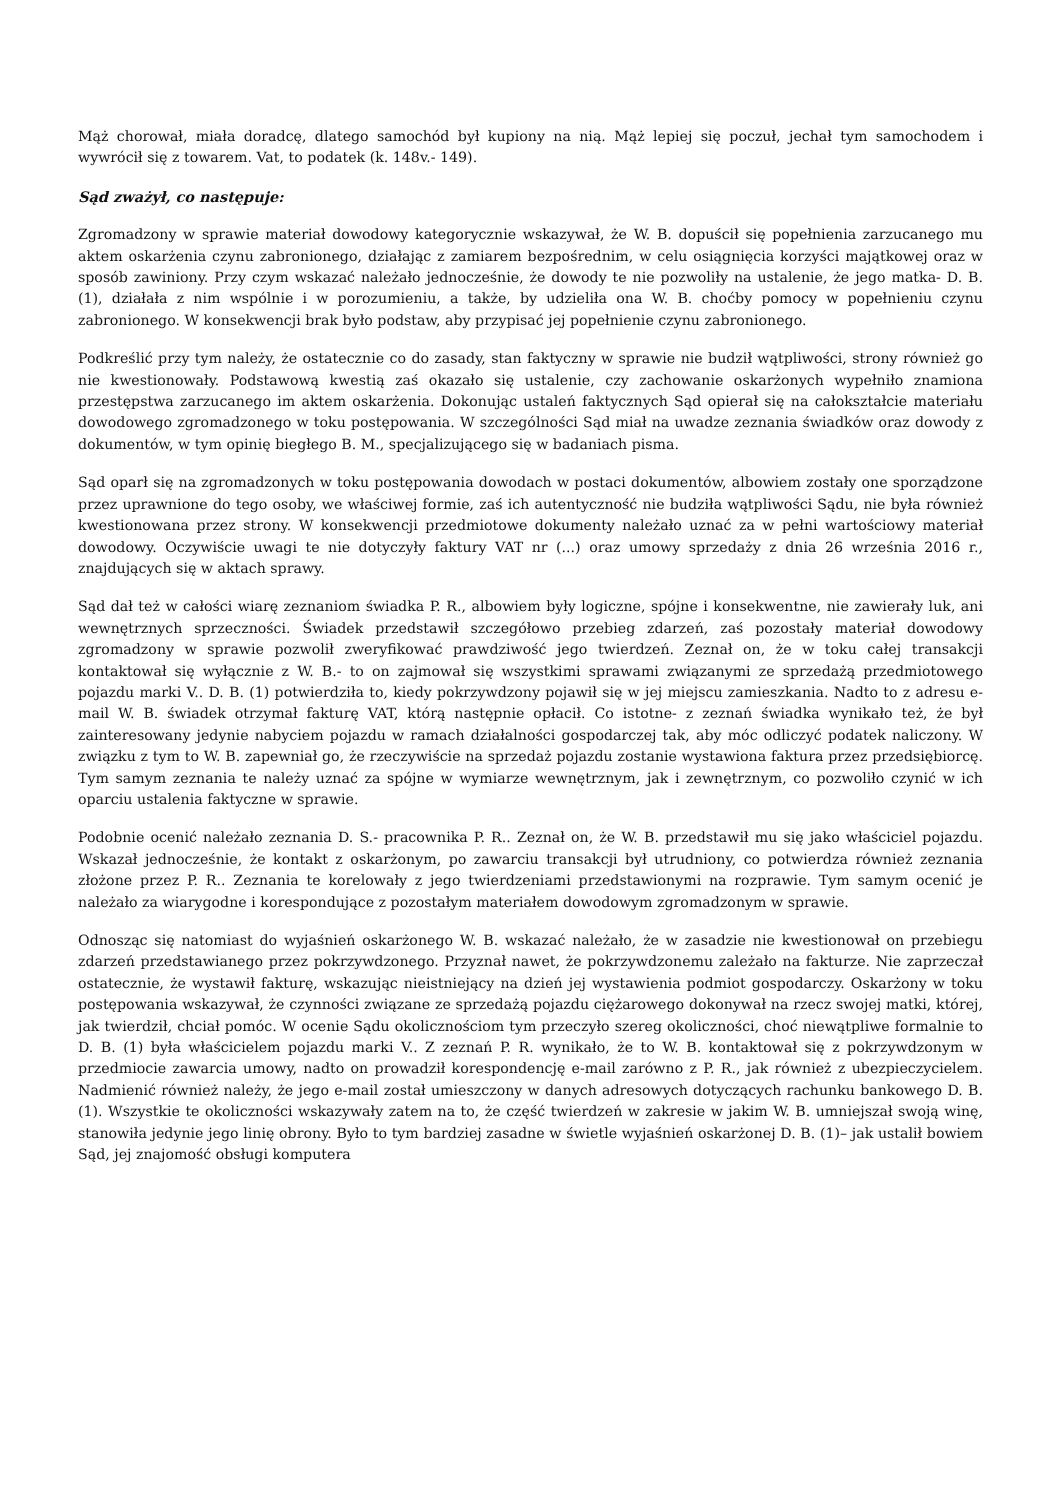Mąż chorował, miała doradcę, dlatego samochód był kupiony na nią. Mąż lepiej się poczuł, jechał tym samochodem i wywrócił się z towarem. Vat, to podatek (k. 148v.- 149).
Sąd zważył, co następuje:
Zgromadzony w sprawie materiał dowodowy kategorycznie wskazywał, że W. B. dopuścił się popełnienia zarzucanego mu aktem oskarżenia czynu zabronionego, działając z zamiarem bezpośrednim, w celu osiągnięcia korzyści majątkowej oraz w sposób zawiniony. Przy czym wskazać należało jednocześnie, że dowody te nie pozwoliły na ustalenie, że jego matka- D. B. (1), działała z nim wspólnie i w porozumieniu, a także, by udzieliła ona W. B. choćby pomocy w popełnieniu czynu zabronionego. W konsekwencji brak było podstaw, aby przypisać jej popełnienie czynu zabronionego.
Podkreślić przy tym należy, że ostatecznie co do zasady, stan faktyczny w sprawie nie budził wątpliwości, strony również go nie kwestionowały. Podstawową kwestią zaś okazało się ustalenie, czy zachowanie oskarżonych wypełniło znamiona przestępstwa zarzucanego im aktem oskarżenia. Dokonując ustaleń faktycznych Sąd opierał się na całokształcie materiału dowodowego zgromadzonego w toku postępowania. W szczególności Sąd miał na uwadze zeznania świadków oraz dowody z dokumentów, w tym opinię biegłego B. M., specjalizującego się w badaniach pisma.
Sąd oparł się na zgromadzonych w toku postępowania dowodach w postaci dokumentów, albowiem zostały one sporządzone przez uprawnione do tego osoby, we właściwej formie, zaś ich autentyczność nie budziła wątpliwości Sądu, nie była również kwestionowana przez strony. W konsekwencji przedmiotowe dokumenty należało uznać za w pełni wartościowy materiał dowodowy. Oczywiście uwagi te nie dotyczyły faktury VAT nr (...) oraz umowy sprzedaży z dnia 26 września 2016 r., znajdujących się w aktach sprawy.
Sąd dał też w całości wiarę zeznaniom świadka P. R., albowiem były logiczne, spójne i konsekwentne, nie zawierały luk, ani wewnętrznych sprzeczności. Świadek przedstawił szczegółowo przebieg zdarzeń, zaś pozostały materiał dowodowy zgromadzony w sprawie pozwolił zweryfikować prawdziwość jego twierdzeń. Zeznał on, że w toku całej transakcji kontaktował się wyłącznie z W. B.- to on zajmował się wszystkimi sprawami związanymi ze sprzedażą przedmiotowego pojazdu marki V.. D. B. (1) potwierdziła to, kiedy pokrzywdzony pojawił się w jej miejscu zamieszkania. Nadto to z adresu e-mail W. B. świadek otrzymał fakturę VAT, którą następnie opłacił. Co istotne- z zeznań świadka wynikało też, że był zainteresowany jedynie nabyciem pojazdu w ramach działalności gospodarczej tak, aby móc odliczyć podatek naliczony. W związku z tym to W. B. zapewniał go, że rzeczywiście na sprzedaż pojazdu zostanie wystawiona faktura przez przedsiębiorcę. Tym samym zeznania te należy uznać za spójne w wymiarze wewnętrznym, jak i zewnętrznym, co pozwoliło czynić w ich oparciu ustalenia faktyczne w sprawie.
Podobnie ocenić należało zeznania D. S.- pracownika P. R.. Zeznał on, że W. B. przedstawił mu się jako właściciel pojazdu. Wskazał jednocześnie, że kontakt z oskarżonym, po zawarciu transakcji był utrudniony, co potwierdza również zeznania złożone przez P. R.. Zeznania te korelowały z jego twierdzeniami przedstawionymi na rozprawie. Tym samym ocenić je należało za wiarygodne i korespondujące z pozostałym materiałem dowodowym zgromadzonym w sprawie.
Odnosząc się natomiast do wyjaśnień oskarżonego W. B. wskazać należało, że w zasadzie nie kwestionował on przebiegu zdarzeń przedstawianego przez pokrzywdzonego. Przyznał nawet, że pokrzywdzonemu zależało na fakturze. Nie zaprzeczał ostatecznie, że wystawił fakturę, wskazując nieistniejący na dzień jej wystawienia podmiot gospodarczy. Oskarżony w toku postępowania wskazywał, że czynności związane ze sprzedażą pojazdu ciężarowego dokonywał na rzecz swojej matki, której, jak twierdził, chciał pomóc. W ocenie Sądu okolicznościom tym przeczyło szereg okoliczności, choć niewątpliwe formalnie to D. B. (1) była właścicielem pojazdu marki V.. Z zeznań P. R. wynikało, że to W. B. kontaktował się z pokrzywdzonym w przedmiocie zawarcia umowy, nadto on prowadził korespondencję e-mail zarówno z P. R., jak również z ubezpieczycielem. Nadmienić również należy, że jego e-mail został umieszczony w danych adresowych dotyczących rachunku bankowego D. B. (1). Wszystkie te okoliczności wskazywały zatem na to, że część twierdzeń w zakresie w jakim W. B. umniejszał swoją winę, stanowiła jedynie jego linię obrony. Było to tym bardziej zasadne w świetle wyjaśnień oskarżonej D. B. (1)– jak ustalił bowiem Sąd, jej znajomość obsługi komputera